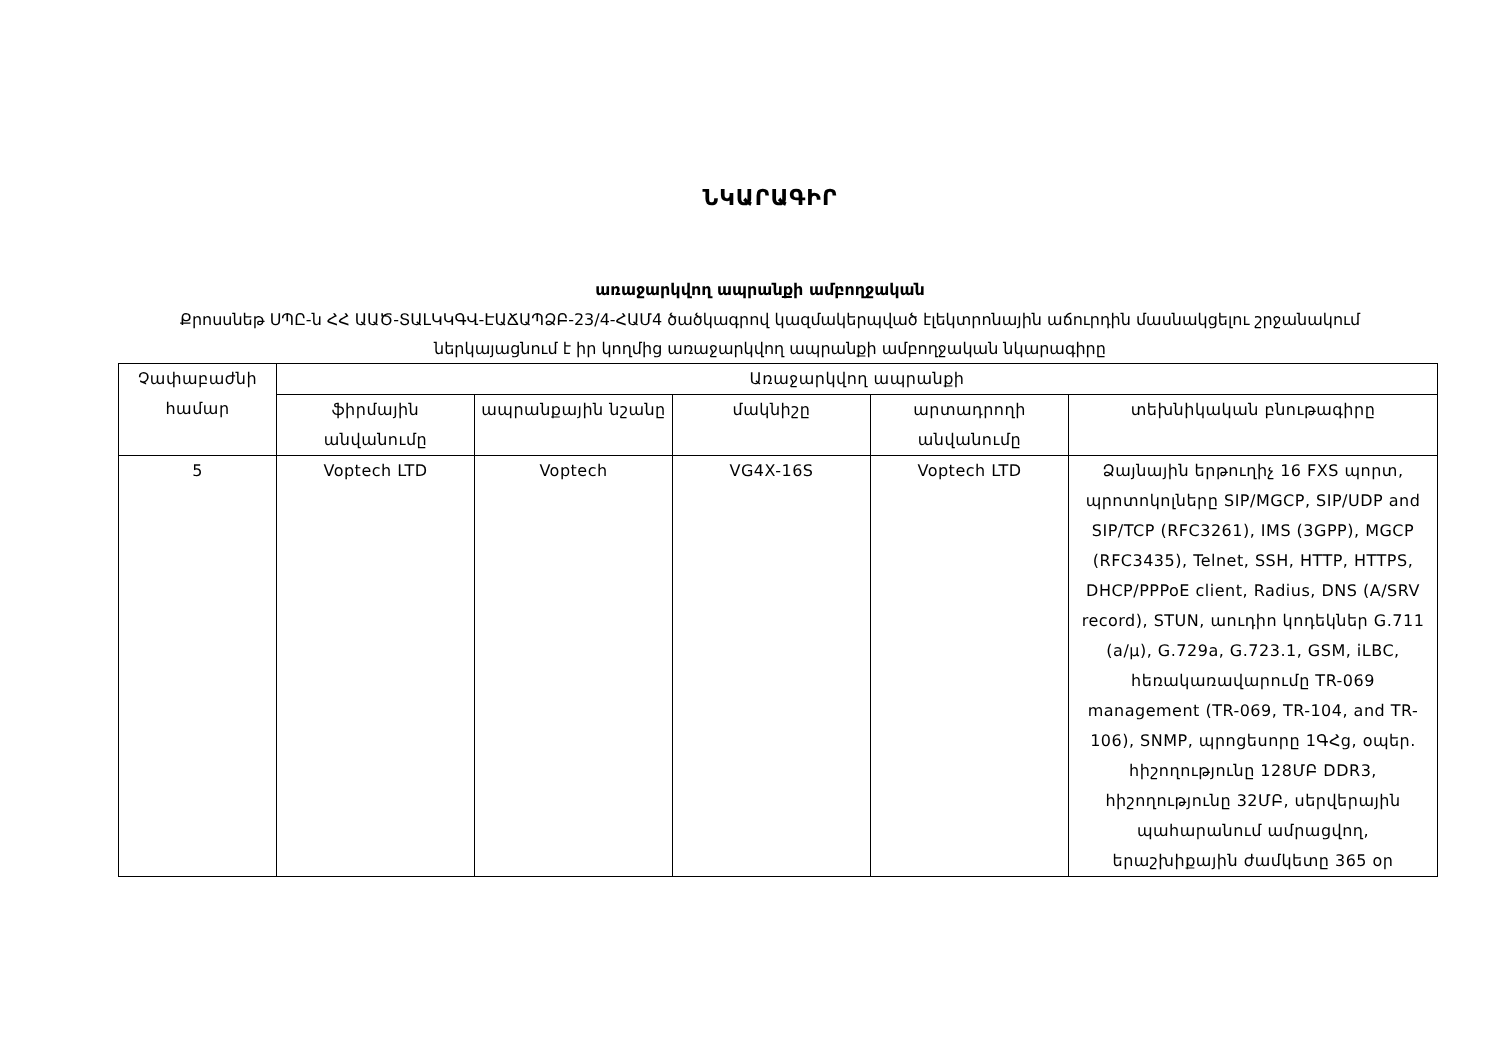ՆԿԱՐԱԳԻՐ
առաջարկվող ապրանքի ամբողջական
Քրոսսնեթ ՍՊԸ-ն ՀՀ ԱԱԾ-ՏԱԼԿԿԳՎ-ԷԱՃԱՊՁԲ-23/4-ՀԱՄ4 ծածկագրով կազմակերպված էլեկտրոնային աճուրդին մասնակցելու շրջանակում ներկայացնում է իր կողմից առաջարկվող ապրանքի ամբողջական նկարագիրը
| Չափաբաժնի համար | Առաջարկվող ապրանքի | | | | |
| --- | --- | --- | --- | --- | --- |
| | ֆիրմային անվանումը | ապրանքային նշանը | մակնիշը | արտադրողի անվանումը | տեխնիկական բնութագիրը |
| 5 | Voptech LTD | Voptech | VG4X-16S | Voptech LTD | Ձայնային երթուղիչ 16 FXS պորտ, պրոտոկոլները SIP/MGCP, SIP/UDP and SIP/TCP (RFC3261), IMS (3GPP), MGCP (RFC3435), Telnet, SSH, HTTP, HTTPS, DHCP/PPPoE client, Radius, DNS (A/SRV record), STUN, աուդիո կոդեկներ G.711 (a/μ), G.729a, G.723.1, GSM, iLBC, հեռակառավարումը TR-069 management (TR-069, TR-104, and TR-106), SNMP, պրոցեսորը 1ԳՀց, օպեր. հիշողությունը 128ՄԲ DDR3, հիշողությունը 32ՄԲ, սերվերային պահարանում ամրացվող, երաշխիքային ժամկետը 365 օր |